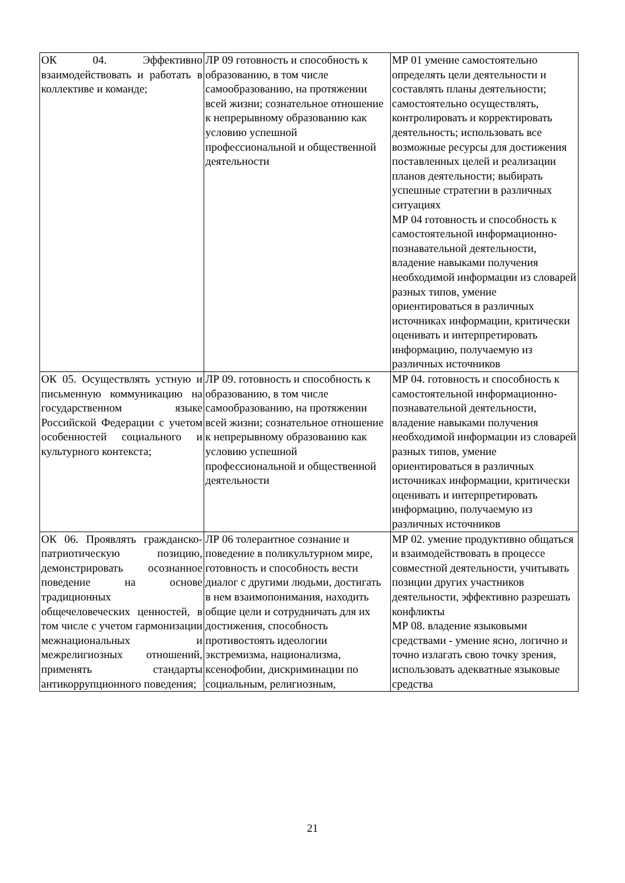| ОК 04. Эффективно взаимодействовать и работать в коллективе и команде; | ЛР 09 готовность и способность к образованию, в том числе самообразованию, на протяжении всей жизни; сознательное отношение к непрерывному образованию как условию успешной профессиональной и общественной деятельности | МР 01 умение самостоятельно определять цели деятельности и составлять планы деятельности; самостоятельно осуществлять, контролировать и корректировать деятельность; использовать все возможные ресурсы для достижения поставленных целей и реализации планов деятельности; выбирать успешные стратегии в различных ситуациях МР 04 готовность и способность к самостоятельной информационно-познавательной деятельности, владение навыками получения необходимой информации из словарей разных типов, умение ориентироваться в различных источниках информации, критически оценивать и интерпретировать информацию, получаемую из различных источников |
| ОК 05. Осуществлять устную и письменную коммуникацию на государственном языке Российской Федерации с учетом особенностей социального и культурного контекста; | ЛР 09. готовность и способность к образованию, в том числе самообразованию, на протяжении всей жизни; сознательное отношение к непрерывному образованию как условию успешной профессиональной и общественной деятельности | МР 04. готовность и способность к самостоятельной информационно-познавательной деятельности, владение навыками получения необходимой информации из словарей разных типов, умение ориентироваться в различных источниках информации, критически оценивать и интерпретировать информацию, получаемую из различных источников |
| ОК 06. Проявлять гражданско-патриотическую позицию, демонстрировать осознанное поведение на основе традиционных общечеловеческих ценностей, в том числе с учетом гармонизации межнациональных и межрелигиозных отношений, применять стандарты антикоррупционного поведения; | ЛР 06 толерантное сознание и поведение в поликультурном мире, готовность и способность вести диалог с другими людьми, достигать в нем взаимопонимания, находить общие цели и сотрудничать для их достижения, способность противостоять идеологии экстремизма, национализма, ксенофобии, дискриминации по социальным, религиозным, | МР 02. умение продуктивно общаться и взаимодействовать в процессе совместной деятельности, учитывать позиции других участников деятельности, эффективно разрешать конфликты МР 08. владение языковыми средствами - умение ясно, логично и точно излагать свою точку зрения, использовать адекватные языковые средства |
21